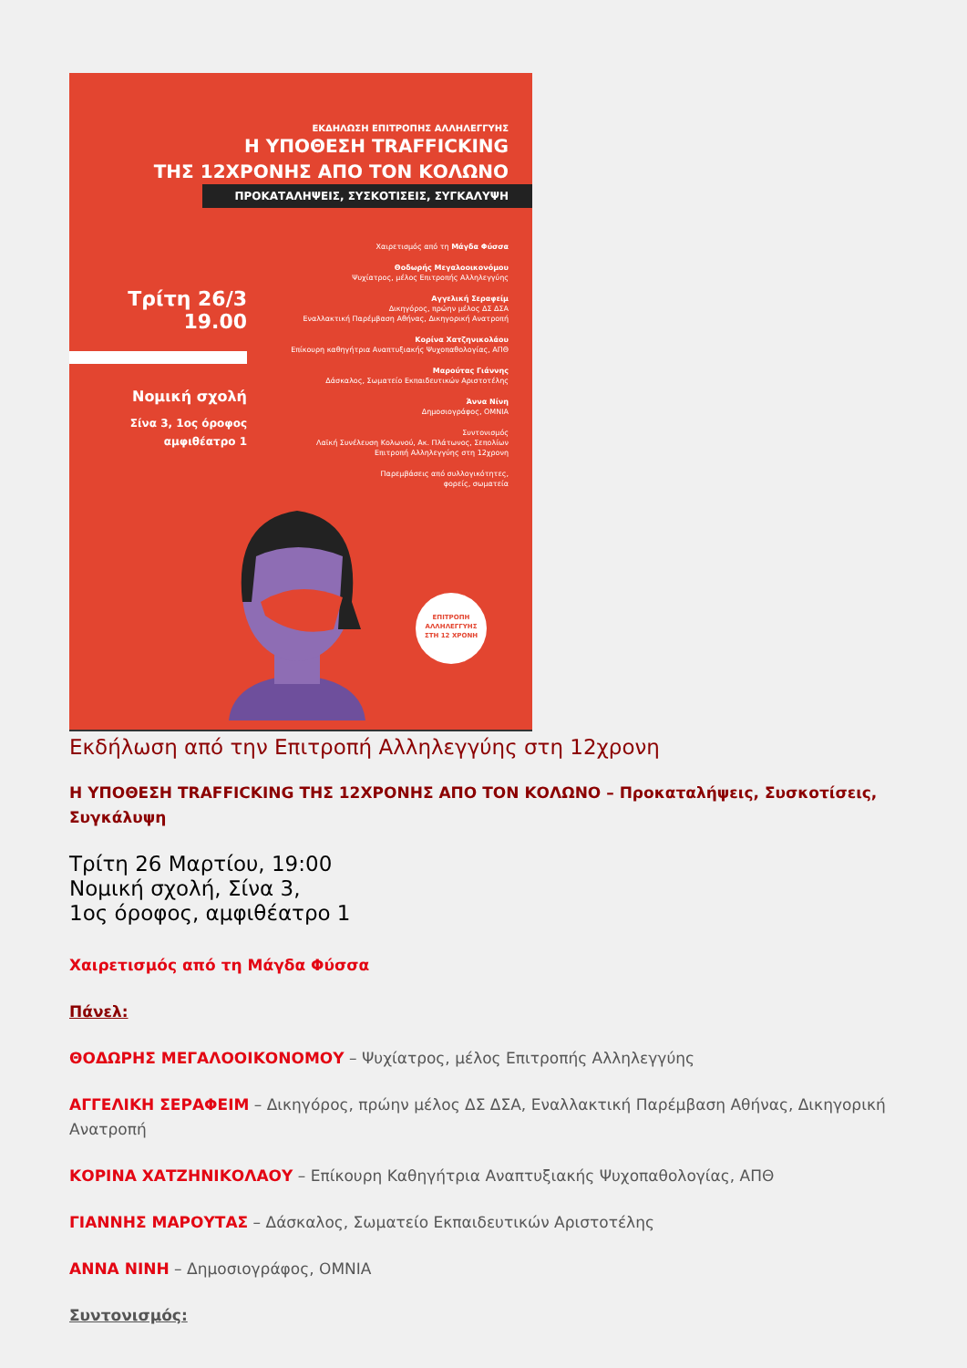ΕΚΔΗΛΩΣΗ ΕΠΙΤΡΟΠΗΣ ΑΛΛΗΛΕΓΓΥΗΣ
Η ΥΠΟΘΕΣΗ TRAFFICKING
ΤΗΣ 12ΧΡΟΝΗΣ ΑΠΟ ΤΟΝ ΚΟΛΩΝΟ
ΠΡΟΚΑΤΑΛΗΨΕΙΣ, ΣΥΣΚΟΤΙΣΕΙΣ, ΣΥΓΚΑΛΥΨΗ
Τρίτη 26/3
19.00
Νομική σχολή
Σίνα 3, 1ος όροφος
αμφιθέατρο 1
Χαιρετισμός από τη Μάγδα Φύσσα
Θοδωρής Μεγαλοοικονόμου
Ψυχίατρος, μέλος Επιτροπής Αλληλεγγύης
Αγγελική Σεραφείμ
Δικηγόρος, πρώην μέλος ΔΣ ΔΣΑ
Εναλλακτική Παρέμβαση Αθήνας, Δικηγορική Ανατροπή
Κορίνα Χατζηνικολάου
Επίκουρη καθηγήτρια Αναπτυξιακής Ψυχοπαθολογίας, ΑΠΘ
Μαρούτας Γιάννης
Δάσκαλος, Σωματείο Εκπαιδευτικών Αριστοτέλης
Άννα Νίνη
Δημοσιογράφος, OMNIA
Συντονισμός
Λαϊκή Συνέλευση Κολωνού, Ακ. Πλάτωνος, Σεπολίων
Επιτροπή Αλληλεγγύης στη 12χρονη
Παρεμβάσεις από συλλογικότητες,
φορείς, σωματεία
ΕΠΙΤΡΟΠΗ
ΑΛΛΗΛΕΓΓΥΗΣ
ΣΤΗ 12 ΧΡΟΝΗ
Εκδήλωση από την Επιτροπή Αλληλεγγύης στη 12χρονη
Η ΥΠΟΘΕΣΗ TRAFFICKING ΤΗΣ 12ΧΡΟΝΗΣ ΑΠΟ ΤΟΝ ΚΟΛΩΝΟ – Προκαταλήψεις, Συσκοτίσεις, Συγκάλυψη
Τρίτη 26 Μαρτίου, 19:00
Νομική σχολή, Σίνα 3,
1ος όροφος, αμφιθέατρο 1
Χαιρετισμός από τη Μάγδα Φύσσα
Πάνελ:
ΘΟΔΩΡΗΣ ΜΕΓΑΛΟΟΙΚΟΝΟΜΟΥ – Ψυχίατρος, μέλος Επιτροπής Αλληλεγγύης
ΑΓΓΕΛΙΚΗ ΣΕΡΑΦΕΙΜ – Δικηγόρος, πρώην μέλος ΔΣ ΔΣΑ, Εναλλακτική Παρέμβαση Αθήνας, Δικηγορική Ανατροπή
ΚΟΡΙΝΑ ΧΑΤΖΗΝΙΚΟΛΑΟΥ – Επίκουρη Καθηγήτρια Αναπτυξιακής Ψυχοπαθολογίας, ΑΠΘ
ΓΙΑΝΝΗΣ ΜΑΡΟΥΤΑΣ – Δάσκαλος, Σωματείο Εκπαιδευτικών Αριστοτέλης
ΑΝΝΑ ΝΙΝΗ – Δημοσιογράφος, OMNIA
Συντονισμός: